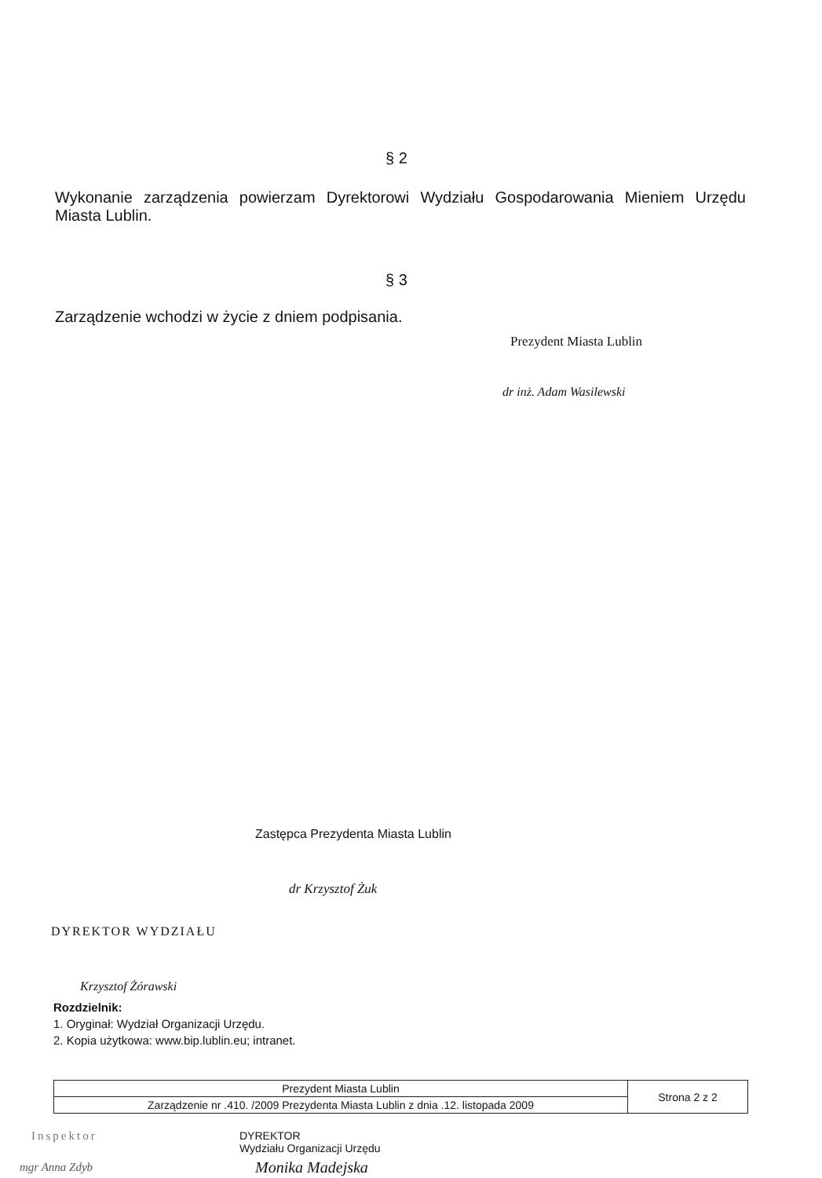§ 2
Wykonanie zarządzenia powierzam Dyrektorowi Wydziału Gospodarowania Mieniem Urzędu Miasta Lublin.
§ 3
Zarządzenie wchodzi w życie z dniem podpisania.
Prezydent Miasta Lublin
dr inż. Adam Wasilewski
Zastępca Prezydenta Miasta Lublin
dr Krzysztof Żuk
DYREKTOR WYDZIAŁU
Krzysztof Żórawski
Rozdzielnik:
1. Oryginał: Wydział Organizacji Urzędu.
2. Kopia użytkowa: www.bip.lublin.eu; intranet.
| Prezydent Miasta Lublin | Strona 2 z 2 |
| Zarządzenie nr .410. /2009 Prezydenta Miasta Lublin z dnia .12. listopada 2009 | |
Inspektor
DYREKTOR
Wydziału Organizacji Urzędu
mgr Anna Zdyb Monika Madejska